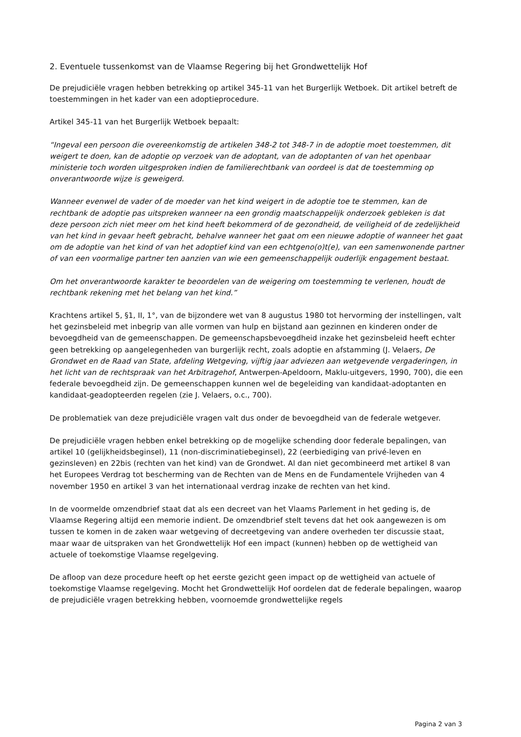2. Eventuele tussenkomst van de Vlaamse Regering bij het Grondwettelijk Hof
De prejudiciële vragen hebben betrekking op artikel 345-11 van het Burgerlijk Wetboek. Dit artikel betreft de toestemmingen in het kader van een adoptieprocedure.
Artikel 345-11 van het Burgerlijk Wetboek bepaalt:
“Ingeval een persoon die overeenkomstig de artikelen 348-2 tot 348-7 in de adoptie moet toestemmen, dit weigert te doen, kan de adoptie op verzoek van de adoptant, van de adoptanten of van het openbaar ministerie toch worden uitgesproken indien de familierechtbank van oordeel is dat de toestemming op onverantwoorde wijze is geweigerd.
Wanneer evenwel de vader of de moeder van het kind weigert in de adoptie toe te stemmen, kan de rechtbank de adoptie pas uitspreken wanneer na een grondig maatschappelijk onderzoek gebleken is dat deze persoon zich niet meer om het kind heeft bekommerd of de gezondheid, de veiligheid of de zedelijkheid van het kind in gevaar heeft gebracht, behalve wanneer het gaat om een nieuwe adoptie of wanneer het gaat om de adoptie van het kind of van het adoptief kind van een echtgeno(o)t(e), van een samenwonende partner of van een voormalige partner ten aanzien van wie een gemeenschappelijk ouderlijk engagement bestaat.
Om het onverantwoorde karakter te beoordelen van de weigering om toestemming te verlenen, houdt de rechtbank rekening met het belang van het kind.”
Krachtens artikel 5, §1, II, 1°, van de bijzondere wet van 8 augustus 1980 tot hervorming der instellingen, valt het gezinsbeleid met inbegrip van alle vormen van hulp en bijstand aan gezinnen en kinderen onder de bevoegdheid van de gemeenschappen. De gemeenschapsbevoegdheid inzake het gezinsbeleid heeft echter geen betrekking op aangelegenheden van burgerlijk recht, zoals adoptie en afstamming (J. Velaers, De Grondwet en de Raad van State, afdeling Wetgeving, vijftig jaar adviezen aan wetgevende vergaderingen, in het licht van de rechtspraak van het Arbitragehof, Antwerpen-Apeldoorn, Maklu-uitgevers, 1990, 700), die een federale bevoegdheid zijn. De gemeenschappen kunnen wel de begeleiding van kandidaat-adoptanten en kandidaat-geadopteerden regelen (zie J. Velaers, o.c., 700).
De problematiek van deze prejudiciële vragen valt dus onder de bevoegdheid van de federale wetgever.
De prejudiciële vragen hebben enkel betrekking op de mogelijke schending door federale bepalingen, van artikel 10 (gelijkheidsbeginsel), 11 (non-discriminatiebeginsel), 22 (eerbiediging van privé-leven en gezinsleven) en 22bis (rechten van het kind) van de Grondwet. Al dan niet gecombineerd met artikel 8 van het Europees Verdrag tot bescherming van de Rechten van de Mens en de Fundamentele Vrijheden van 4 november 1950 en artikel 3 van het internationaal verdrag inzake de rechten van het kind.
In de voormelde omzendbrief staat dat als een decreet van het Vlaams Parlement in het geding is, de Vlaamse Regering altijd een memorie indient. De omzendbrief stelt tevens dat het ook aangewezen is om tussen te komen in de zaken waar wetgeving of decreetgeving van andere overheden ter discussie staat, maar waar de uitspraken van het Grondwettelijk Hof een impact (kunnen) hebben op de wettigheid van actuele of toekomstige Vlaamse regelgeving.
De afloop van deze procedure heeft op het eerste gezicht geen impact op de wettigheid van actuele of toekomstige Vlaamse regelgeving. Mocht het Grondwettelijk Hof oordelen dat de federale bepalingen, waarop de prejudiciële vragen betrekking hebben, voornoemde grondwettelijke regels
Pagina 2 van 3